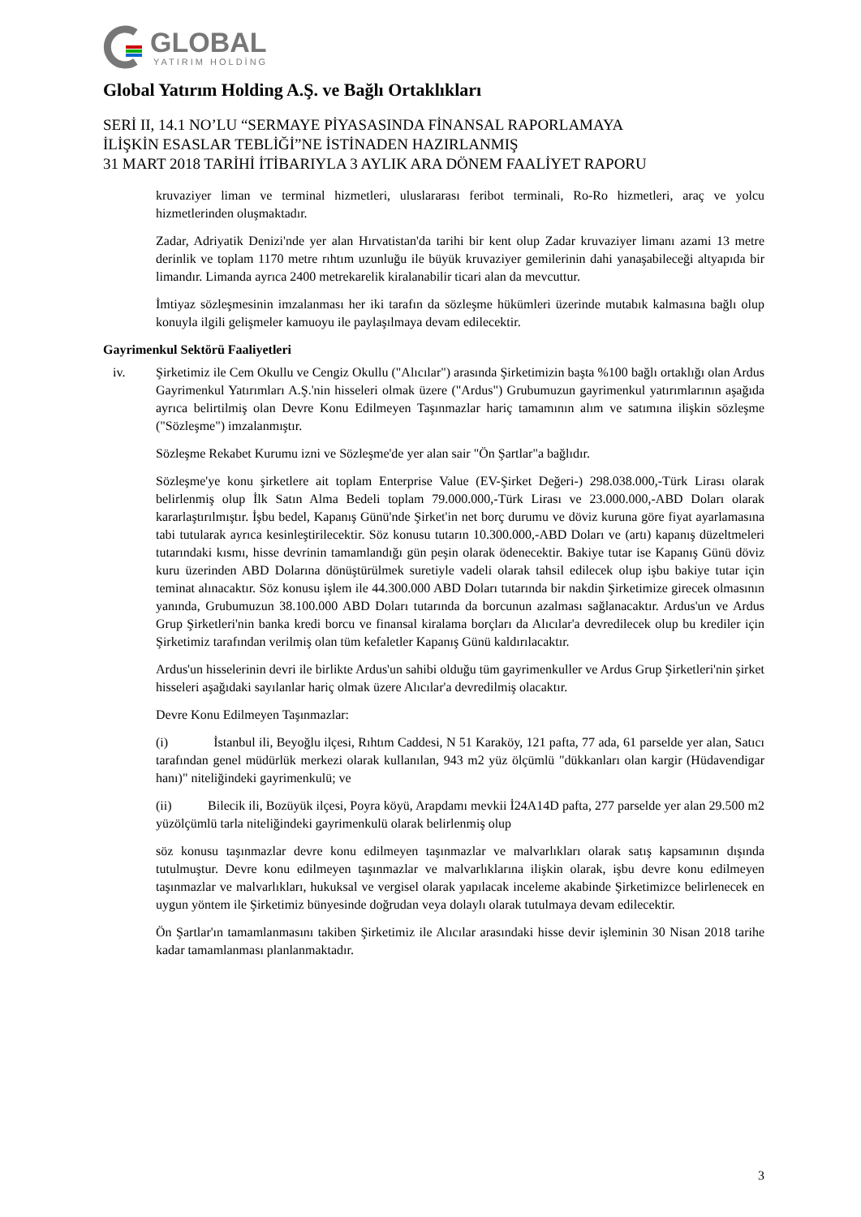GLOBAL
YATIRIM HOLDİNG
Global Yatırım Holding A.Ş. ve Bağlı Ortaklıkları
SERİ II, 14.1 NO’LU “SERMAYE PİYASASINDA FİNANSAL RAPORLAMAYA
İLİŞKİN ESASLAR TEBLİĞİ”NE İSTİNADEN HAZIRLANMIŞ
31 MART 2018 TARİHİ İTİBARIYLA 3 AYLIK ARA DÖNEM FAALİYET RAPORU
kruvaziyer liman ve terminal hizmetleri, uluslararası feribot terminali, Ro-Ro hizmetleri, araç ve yolcu hizmetlerinden oluşmaktadır.
Zadar, Adriyatik Denizi'nde yer alan Hırvatistan'da tarihi bir kent olup Zadar kruvaziyer limanı azami 13 metre derinlik ve toplam 1170 metre rıhtım uzunluğu ile büyük kruvaziyer gemilerinin dahi yanaşabileceği altyapıda bir limandır. Limanda ayrıca 2400 metrekarelik kiralanabilir ticari alan da mevcuttur.
İmtiyaz sözleşmesinin imzalanması her iki tarafın da sözleşme hükümleri üzerinde mutabık kalmasına bağlı olup konuyla ilgili gelişmeler kamuoyu ile paylaşılmaya devam edilecektir.
Gayrimenkul Sektörü Faaliyetleri
iv. Şirketimiz ile Cem Okullu ve Cengiz Okullu ("Alıcılar") arasında Şirketimizin başta %100 bağlı ortaklığı olan Ardus Gayrimenkul Yatırımları A.Ş.'nin hisseleri olmak üzere ("Ardus") Grubumuzun gayrimenkul yatırımlarının aşağıda ayrıca belirtilmiş olan Devre Konu Edilmeyen Taşınmazlar hariç tamamının alım ve satımına ilişkin sözleşme ("Sözleşme") imzalanmıştır.
Sözleşme Rekabet Kurumu izni ve Sözleşme'de yer alan sair "Ön Şartlar"a bağlıdır.
Sözleşme'ye konu şirketlere ait toplam Enterprise Value (EV-Şirket Değeri-) 298.038.000,-Türk Lirası olarak belirlenmiş olup İlk Satın Alma Bedeli toplam 79.000.000,-Türk Lirası ve 23.000.000,-ABD Doları olarak kararlaştırılmıştır. İşbu bedel, Kapanış Günü'nde Şirket'in net borç durumu ve döviz kuruna göre fiyat ayarlamasına tabi tutularak ayrıca kesinleştirilecektir. Söz konusu tutarın 10.300.000,-ABD Doları ve (artı) kapanış düzeltmeleri tutarındaki kısmı, hisse devrinin tamamlandığı gün peşin olarak ödenecektir. Bakiye tutar ise Kapanış Günü döviz kuru üzerinden ABD Dolarına dönüştürülmek suretiyle vadeli olarak tahsil edilecek olup işbu bakiye tutar için teminat alınacaktır. Söz konusu işlem ile 44.300.000 ABD Doları tutarında bir nakdin Şirketimize girecek olmasının yanında, Grubumuzun 38.100.000 ABD Doları tutarında da borcunun azalması sağlanacaktır. Ardus'un ve Ardus Grup Şirketleri'nin banka kredi borcu ve finansal kiralama borçları da Alıcılar'a devredilecek olup bu krediler için Şirketimiz tarafından verilmiş olan tüm kefaletler Kapanış Günü kaldırılacaktır.
Ardus'un hisselerinin devri ile birlikte Ardus'un sahibi olduğu tüm gayrimenkuller ve Ardus Grup Şirketleri'nin şirket hisseleri aşağıdaki sayılanlar hariç olmak üzere Alıcılar'a devredilmiş olacaktır.
Devre Konu Edilmeyen Taşınmazlar:
(i) İstanbul ili, Beyoğlu ilçesi, Rıhtım Caddesi, N 51 Karaköy, 121 pafta, 77 ada, 61 parselde yer alan, Satıcı tarafından genel müdürlük merkezi olarak kullanılan, 943 m2 yüz ölçümlü "dükkanları olan kargir (Hüdavendigar hanı)" niteliğindeki gayrimenkulü; ve
(ii) Bilecik ili, Bozüyük ilçesi, Poyra köyü, Arapdamı mevkii İ24A14D pafta, 277 parselde yer alan 29.500 m2 yüzölçümlü tarla niteliğindeki gayrimenkulü olarak belirlenmiş olup
söz konusu taşınmazlar devre konu edilmeyen taşınmazlar ve malvarlıkları olarak satış kapsamının dışında tutulmuştur. Devre konu edilmeyen taşınmazlar ve malvarlıklarına ilişkin olarak, işbu devre konu edilmeyen taşınmazlar ve malvarlıkları, hukuksal ve vergisel olarak yapılacak inceleme akabinde Şirketimizce belirlenecek en uygun yöntem ile Şirketimiz bünyesinde doğrudan veya dolaylı olarak tutulmaya devam edilecektir.
Ön Şartlar'ın tamamlanmasını takiben Şirketimiz ile Alıcılar arasındaki hisse devir işleminin 30 Nisan 2018 tarihe kadar tamamlanması planlanmaktadır.
3